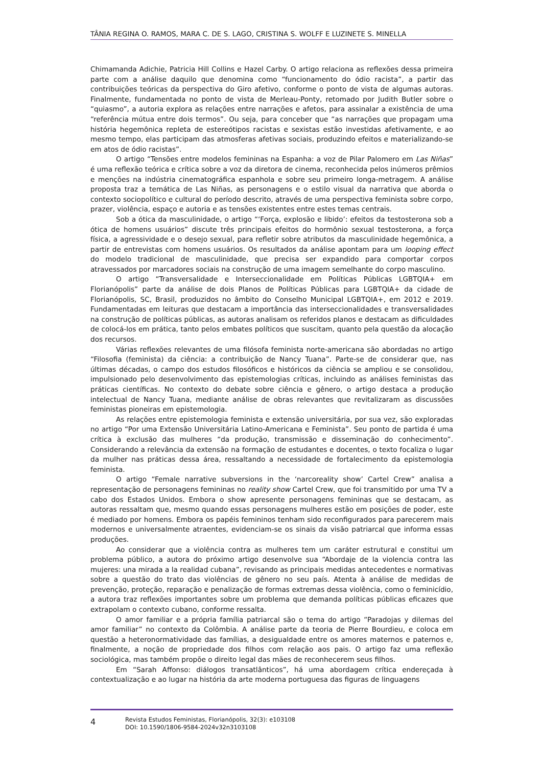TÂNIA REGINA O. RAMOS, MARA C. DE S. LAGO, CRISTINA S. WOLFF E LUZINETE S. MINELLA
Chimamanda Adichie, Patricia Hill Collins e Hazel Carby. O artigo relaciona as reflexões dessa primeira parte com a análise daquilo que denomina como “funcionamento do ódio racista”, a partir das contribuições teóricas da perspectiva do Giro afetivo, conforme o ponto de vista de algumas autoras. Finalmente, fundamentada no ponto de vista de Merleau-Ponty, retomado por Judith Butler sobre o “quiasmo”, a autoria explora as relações entre narrações e afetos, para assinalar a existência de uma “referência mútua entre dois termos”. Ou seja, para conceber que “as narrações que propagam uma história hegemônica repleta de estereótipos racistas e sexistas estão investidas afetivamente, e ao mesmo tempo, elas participam das atmosferas afetivas sociais, produzindo efeitos e materializando-se em atos de ódio racistas”.
O artigo “Tensões entre modelos femininas na Espanha: a voz de Pilar Palomero em Las Niñas” é uma reflexão teórica e crítica sobre a voz da diretora de cinema, reconhecida pelos inúmeros prêmios e menções na indústria cinematográfica espanhola e sobre seu primeiro longa-metragem. A análise proposta traz a temática de Las Niñas, as personagens e o estilo visual da narrativa que aborda o contexto sociopolítico e cultural do período descrito, através de uma perspectiva feminista sobre corpo, prazer, violência, espaço e autoria e as tensões existentes entre estes temas centrais.
Sob a ótica da masculinidade, o artigo “‘Força, explosão e libido’: efeitos da testosterona sob a ótica de homens usuários” discute três principais efeitos do hormônio sexual testosterona, a força física, a agressividade e o desejo sexual, para refletir sobre atributos da masculinidade hegemônica, a partir de entrevistas com homens usuários. Os resultados da análise apontam para um looping effect do modelo tradicional de masculinidade, que precisa ser expandido para comportar corpos atravessados por marcadores sociais na construção de uma imagem semelhante do corpo masculino.
O artigo “Transversalidade e Interseccionalidade em Políticas Públicas LGBTQIA+ em Florianópolis” parte da análise de dois Planos de Políticas Públicas para LGBTQIA+ da cidade de Florianópolis, SC, Brasil, produzidos no âmbito do Conselho Municipal LGBTQIA+, em 2012 e 2019. Fundamentadas em leituras que destacam a importância das interseccionalidades e transversalidades na construção de políticas públicas, as autoras analisam os referidos planos e destacam as dificuldades de colocá-los em prática, tanto pelos embates políticos que suscitam, quanto pela questão da alocação dos recursos.
Várias reflexões relevantes de uma filósofa feminista norte-americana são abordadas no artigo “Filosofia (feminista) da ciência: a contribuição de Nancy Tuana”. Parte-se de considerar que, nas últimas décadas, o campo dos estudos filosóficos e históricos da ciência se ampliou e se consolidou, impulsionado pelo desenvolvimento das epistemologias críticas, incluindo as análises feministas das práticas científicas. No contexto do debate sobre ciência e gênero, o artigo destaca a produção intelectual de Nancy Tuana, mediante análise de obras relevantes que revitalizaram as discussões feministas pioneiras em epistemologia.
As relações entre epistemologia feminista e extensão universitária, por sua vez, são exploradas no artigo “Por uma Extensão Universitária Latino-Americana e Feminista”. Seu ponto de partida é uma crítica à exclusão das mulheres “da produção, transmissão e disseminação do conhecimento”. Considerando a relevância da extensão na formação de estudantes e docentes, o texto focaliza o lugar da mulher nas práticas dessa área, ressaltando a necessidade de fortalecimento da epistemologia feminista.
O artigo “Female narrative subversions in the ‘narcoreality show’ Cartel Crew” analisa a representação de personagens femininas no reality show Cartel Crew, que foi transmitido por uma TV a cabo dos Estados Unidos. Embora o show apresente personagens femininas que se destacam, as autoras ressaltam que, mesmo quando essas personagens mulheres estão em posições de poder, este é mediado por homens. Embora os papéis femininos tenham sido reconfigurados para parecerem mais modernos e universalmente atraentes, evidenciam-se os sinais da visão patriarcal que informa essas produções.
Ao considerar que a violência contra as mulheres tem um caráter estrutural e constitui um problema público, a autora do próximo artigo desenvolve sua “Abordaje de la violencia contra las mujeres: una mirada a la realidad cubana”, revisando as principais medidas antecedentes e normativas sobre a questão do trato das violências de gênero no seu país. Atenta à análise de medidas de prevenção, proteção, reparação e penalização de formas extremas dessa violência, como o feminicídio, a autora traz reflexões importantes sobre um problema que demanda políticas públicas eficazes que extrapolam o contexto cubano, conforme ressalta.
O amor familiar e a própria família patriarcal são o tema do artigo “Paradojas y dilemas del amor familiar” no contexto da Colômbia. A análise parte da teoria de Pierre Bourdieu, e coloca em questão a heteronormatividade das famílias, a desigualdade entre os amores maternos e paternos e, finalmente, a noção de propriedade dos filhos com relação aos pais. O artigo faz uma reflexão sociológica, mas também propõe o direito legal das mães de reconhecerem seus filhos.
Em “Sarah Affonso: diálogos transatlânticos”, há uma abordagem crítica endereçada à contextualização e ao lugar na história da arte moderna portuguesa das figuras de linguagens
4
Revista Estudos Feministas, Florianópolis, 32(3): e103108
DOI: 10.1590/1806-9584-2024v32n3103108